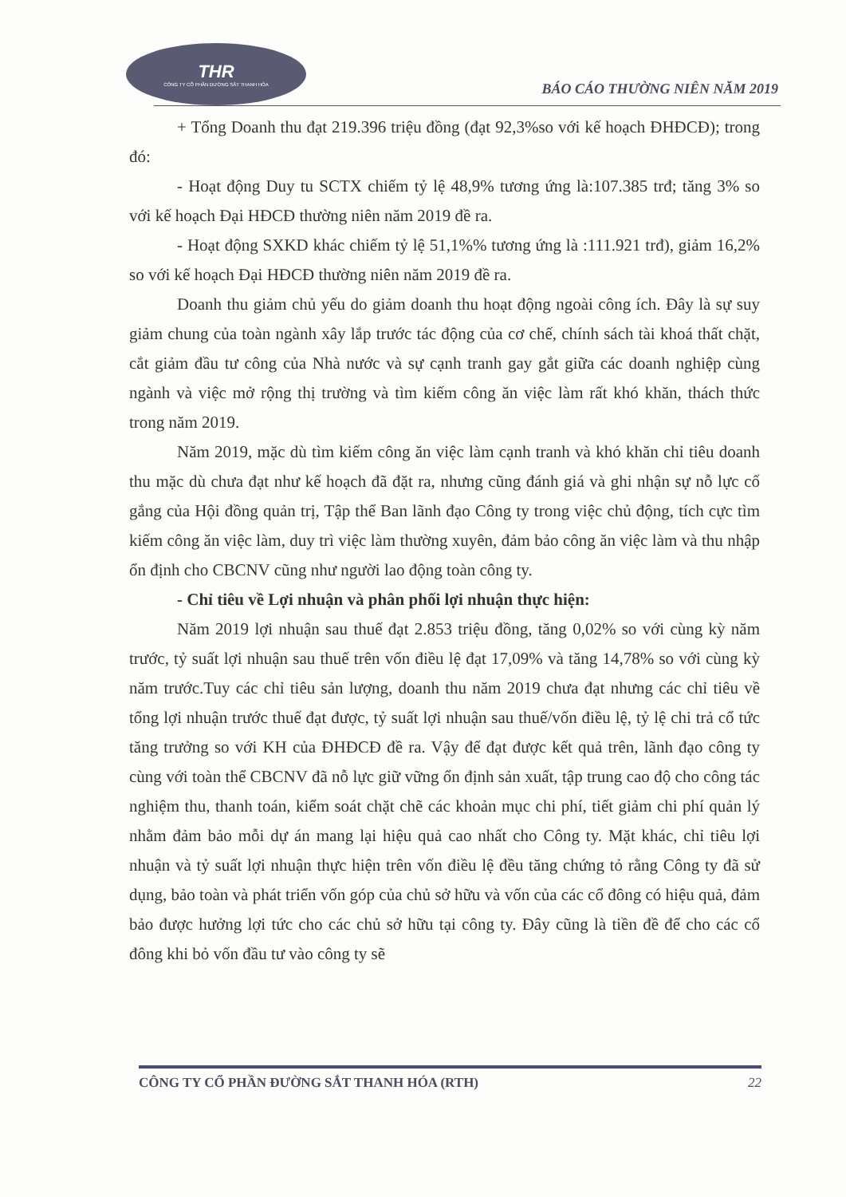THR
CÔNG TY CỔ PHẦN ĐƯỜNG SẮT THANH HÓA
BÁO CÁO THƯỜNG NIÊN NĂM 2019
+ Tổng Doanh thu đạt 219.396 triệu đồng (đạt 92,3%so với kế hoạch ĐHĐCĐ); trong đó:
- Hoạt động Duy tu SCTX chiếm tỷ lệ 48,9% tương ứng là:107.385 trđ; tăng 3% so với kế hoạch Đại HĐCĐ thường niên năm 2019 đề ra.
- Hoạt động SXKD khác chiếm tỷ lệ 51,1%% tương ứng là :111.921 trđ), giảm 16,2% so với kế hoạch Đại HĐCĐ thường niên năm 2019 đề ra.
Doanh thu giảm chủ yếu do giảm doanh thu hoạt động ngoài công ích. Đây là sự suy giảm chung của toàn ngành xây lắp trước tác động của cơ chế, chính sách tài khoá thất chặt, cắt giảm đầu tư công của Nhà nước và sự cạnh tranh gay gắt giữa các doanh nghiệp cùng ngành và việc mở rộng thị trường và tìm kiếm công ăn việc làm rất khó khăn, thách thức trong năm 2019.
Năm 2019, mặc dù tìm kiếm công ăn việc làm cạnh tranh và khó khăn chỉ tiêu doanh thu mặc dù chưa đạt như kế hoạch đã đặt ra, nhưng cũng đánh giá và ghi nhận sự nỗ lực cố gắng của Hội đồng quản trị, Tập thể Ban lãnh đạo Công ty trong việc chủ động, tích cực tìm kiếm công ăn việc làm, duy trì việc làm thường xuyên, đảm bảo công ăn việc làm và thu nhập ổn định cho CBCNV cũng như người lao động toàn công ty.
- Chỉ tiêu về Lợi nhuận và phân phối lợi nhuận thực hiện:
Năm 2019 lợi nhuận sau thuế đạt 2.853 triệu đồng, tăng 0,02% so với cùng kỳ năm trước, tỷ suất lợi nhuận sau thuế trên vốn điều lệ đạt 17,09% và tăng 14,78% so với cùng kỳ năm trước.Tuy các chỉ tiêu sản lượng, doanh thu năm 2019 chưa đạt nhưng các chỉ tiêu về tổng lợi nhuận trước thuế đạt được, tỷ suất lợi nhuận sau thuế/vốn điều lệ, tỷ lệ chi trả cổ tức tăng trưởng so với KH của ĐHĐCĐ đề ra. Vậy để đạt được kết quả trên, lãnh đạo công ty cùng với toàn thể CBCNV đã nỗ lực giữ vững ổn định sản xuất, tập trung cao độ cho công tác nghiệm thu, thanh toán, kiểm soát chặt chẽ các khoản mục chi phí, tiết giảm chi phí quản lý nhằm đảm bảo mỗi dự án mang lại hiệu quả cao nhất cho Công ty. Mặt khác, chỉ tiêu lợi nhuận và tỷ suất lợi nhuận thực hiện trên vốn điều lệ đều tăng chứng tỏ rằng Công ty đã sử dụng, bảo toàn và phát triển vốn góp của chủ sở hữu và vốn của các cổ đông có hiệu quả, đảm bảo được hưởng lợi tức cho các chủ sở hữu tại công ty. Đây cũng là tiền đề để cho các cổ đông khi bỏ vốn đầu tư vào công ty sẽ
CÔNG TY CỔ PHẦN ĐƯỜNG SẮT THANH HÓA (RTH) 22